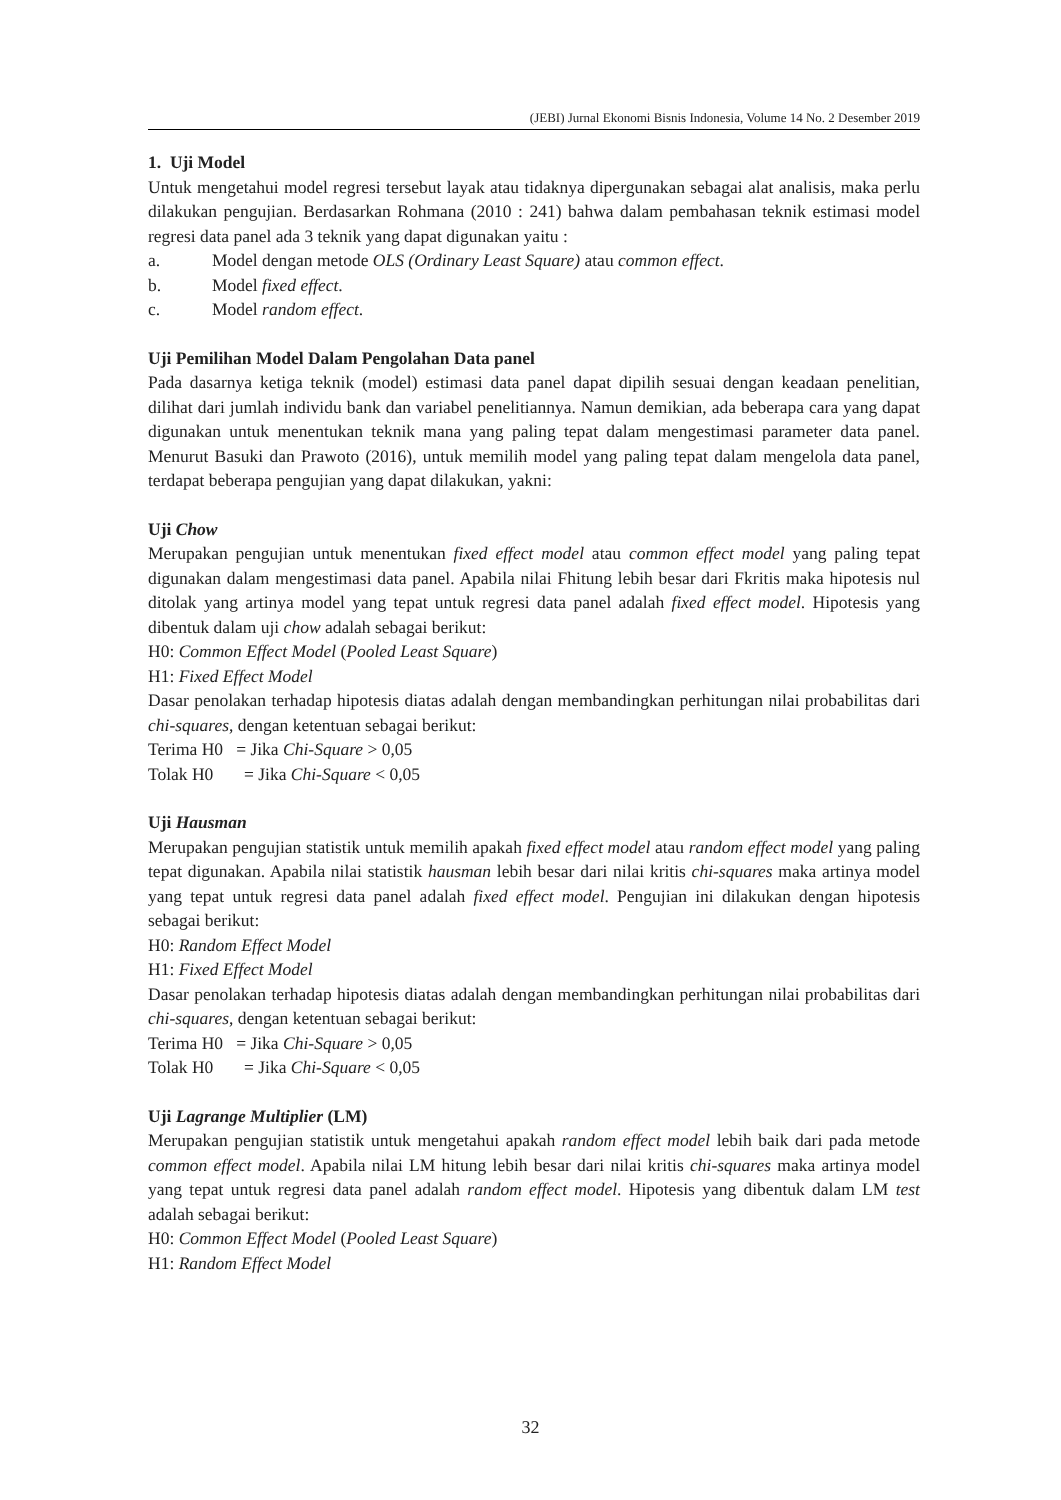(JEBI) Jurnal Ekonomi Bisnis Indonesia, Volume 14 No. 2 Desember 2019
1. Uji Model
Untuk mengetahui model regresi tersebut layak atau tidaknya dipergunakan sebagai alat analisis, maka perlu dilakukan pengujian. Berdasarkan Rohmana (2010 : 241) bahwa dalam pembahasan teknik estimasi model regresi data panel ada 3 teknik yang dapat digunakan yaitu :
a. Model dengan metode OLS (Ordinary Least Square) atau common effect.
b. Model fixed effect.
c. Model random effect.
Uji Pemilihan Model Dalam Pengolahan Data panel
Pada dasarnya ketiga teknik (model) estimasi data panel dapat dipilih sesuai dengan keadaan penelitian, dilihat dari jumlah individu bank dan variabel penelitiannya. Namun demikian, ada beberapa cara yang dapat digunakan untuk menentukan teknik mana yang paling tepat dalam mengestimasi parameter data panel. Menurut Basuki dan Prawoto (2016), untuk memilih model yang paling tepat dalam mengelola data panel, terdapat beberapa pengujian yang dapat dilakukan, yakni:
Uji Chow
Merupakan pengujian untuk menentukan fixed effect model atau common effect model yang paling tepat digunakan dalam mengestimasi data panel. Apabila nilai Fhitung lebih besar dari Fkritis maka hipotesis nul ditolak yang artinya model yang tepat untuk regresi data panel adalah fixed effect model. Hipotesis yang dibentuk dalam uji chow adalah sebagai berikut:
H0: Common Effect Model (Pooled Least Square)
H1: Fixed Effect Model
Dasar penolakan terhadap hipotesis diatas adalah dengan membandingkan perhitungan nilai probabilitas dari chi-squares, dengan ketentuan sebagai berikut:
Terima H0 = Jika Chi-Square > 0,05
Tolak H0 = Jika Chi-Square < 0,05
Uji Hausman
Merupakan pengujian statistik untuk memilih apakah fixed effect model atau random effect model yang paling tepat digunakan. Apabila nilai statistik hausman lebih besar dari nilai kritis chi-squares maka artinya model yang tepat untuk regresi data panel adalah fixed effect model. Pengujian ini dilakukan dengan hipotesis sebagai berikut:
H0: Random Effect Model
H1: Fixed Effect Model
Dasar penolakan terhadap hipotesis diatas adalah dengan membandingkan perhitungan nilai probabilitas dari chi-squares, dengan ketentuan sebagai berikut:
Terima H0 = Jika Chi-Square > 0,05
Tolak H0 = Jika Chi-Square < 0,05
Uji Lagrange Multiplier (LM)
Merupakan pengujian statistik untuk mengetahui apakah random effect model lebih baik dari pada metode common effect model. Apabila nilai LM hitung lebih besar dari nilai kritis chi-squares maka artinya model yang tepat untuk regresi data panel adalah random effect model. Hipotesis yang dibentuk dalam LM test adalah sebagai berikut:
H0: Common Effect Model (Pooled Least Square)
H1: Random Effect Model
32